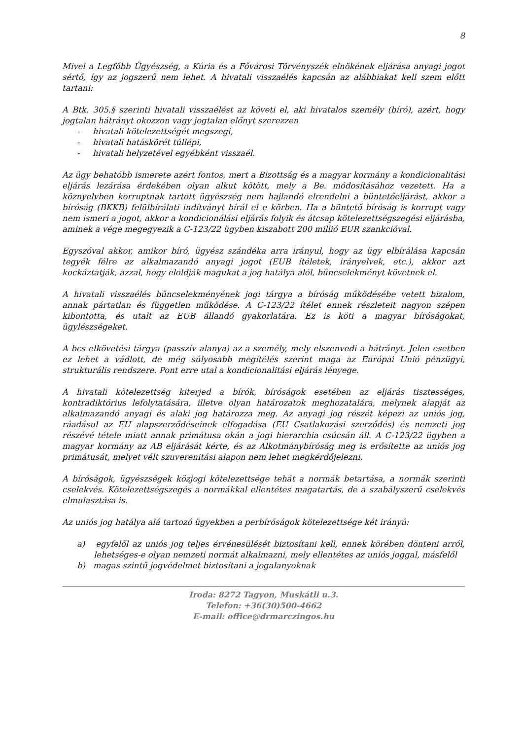8
Mivel a Legfőbb Ügyészség, a Kúria és a Fővárosi Törvényszék elnökének eljárása anyagi jogot sértő, így az jogszerű nem lehet. A hivatali visszaélés kapcsán az alábbiakat kell szem előtt tartani:
A Btk. 305.§ szerinti hivatali visszaélést az követi el, aki hivatalos személy (bíró), azért, hogy jogtalan hátrányt okozzon vagy jogtalan előnyt szerezzen
- hivatali kötelezettségét megszegi,
- hivatali hatáskörét túllépi,
- hivatali helyzetével egyébként visszaél.
Az ügy behatóbb ismerete azért fontos, mert a Bizottság és a magyar kormány a kondicionalitási eljárás lezárása érdekében olyan alkut kötött, mely a Be. módosításához vezetett. Ha a köznyelvben korruptnak tartott ügyészség nem hajlandó elrendelni a büntetőeljárást, akkor a bíróság (BKKB) felülbírálati indítványt bírál el e körben. Ha a büntető bíróság is korrupt vagy nem ismeri a jogot, akkor a kondicionálási eljárás folyik és átcsap kötelezettségszegési eljárásba, aminek a vége megegyezik a C-123/22 ügyben kiszabott 200 millió EUR szankcióval.
Egyszóval akkor, amikor bíró, ügyész szándéka arra irányul, hogy az ügy elbírálása kapcsán tegyék félre az alkalmazandó anyagi jogot (EUB ítéletek, irányelvek, etc.), akkor azt kockáztatják, azzal, hogy eloldják magukat a jog hatálya alól, bűncselekményt követnek el.
A hivatali visszaélés bűncselekményének jogi tárgya a bíróság működésébe vetett bizalom, annak pártatlan és független működése. A C-123/22 ítélet ennek részleteit nagyon szépen kibontotta, és utalt az EUB állandó gyakorlatára. Ez is köti a magyar bíróságokat, ügylészségeket.
A bcs elkövetési tárgya (passzív alanya) az a személy, mely elszenvedi a hátrányt. Jelen esetben ez lehet a vádlott, de még súlyosabb megítélés szerint maga az Európai Unió pénzügyi, strukturális rendszere. Pont erre utal a kondicionalitási eljárás lényege.
A hivatali kötelezettség kiterjed a bírók, bíróságok esetében az eljárás tisztességes, kontradiktórius lefolytatására, illetve olyan határozatok meghozatalára, melynek alapját az alkalmazandó anyagi és alaki jog határozza meg. Az anyagi jog részét képezi az uniós jog, ráadásul az EU alapszerződéseinek elfogadása (EU Csatlakozási szerződés) és nemzeti jog részévé tétele miatt annak primátusa okán a jogi hierarchia csúcsán áll. A C-123/22 ügyben a magyar kormány az AB eljárását kérte, és az Alkotmánybíróság meg is erősítette az uniós jog primátusát, melyet vélt szuverenitási alapon nem lehet megkérdőjelezni.
A bíróságok, ügyészségek közjogi kötelezettsége tehát a normák betartása, a normák szerinti cselekvés. Kötelezettségszegés a normákkal ellentétes magatartás, de a szabályszerű cselekvés elmulasztása is.
Az uniós jog hatálya alá tartozó ügyekben a perbíróságok kötelezettsége két irányú:
a) egyfelől az uniós jog teljes érvénesülését biztosítani kell, ennek körében dönteni arról, lehetséges-e olyan nemzeti normát alkalmazni, mely ellentétes az uniós joggal, másfelől
b) magas szintű jogvédelmet biztosítani a jogalanyoknak
Iroda: 8272 Tagyon, Muskátli u.3.
Telefon: +36(30)500-4662
E-mail: office@drmarczingos.hu